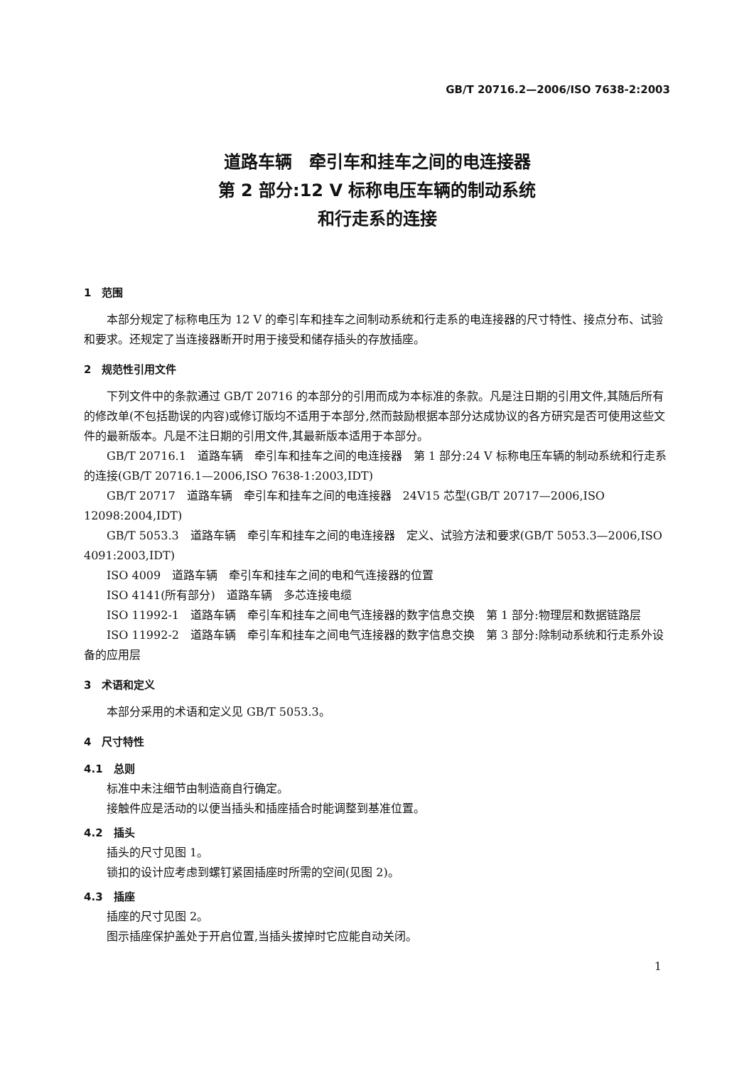GB/T 20716.2—2006/ISO 7638-2:2003
道路车辆　牵引车和挂车之间的电连接器
第 2 部分:12 V 标称电压车辆的制动系统
和行走系的连接
1　范围
本部分规定了标称电压为 12 V 的牵引车和挂车之间制动系统和行走系的电连接器的尺寸特性、接点分布、试验和要求。还规定了当连接器断开时用于接受和储存插头的存放插座。
2　规范性引用文件
下列文件中的条款通过 GB/T 20716 的本部分的引用而成为本标准的条款。凡是注日期的引用文件,其随后所有的修改单(不包括勘误的内容)或修订版均不适用于本部分,然而鼓励根据本部分达成协议的各方研究是否可使用这些文件的最新版本。凡是不注日期的引用文件,其最新版本适用于本部分。
GB/T 20716.1　道路车辆　牵引车和挂车之间的电连接器　第 1 部分:24 V 标称电压车辆的制动系统和行走系的连接(GB/T 20716.1—2006,ISO 7638-1:2003,IDT)
GB/T 20717　道路车辆　牵引车和挂车之间的电连接器　24V15 芯型(GB/T 20717—2006,ISO 12098:2004,IDT)
GB/T 5053.3　道路车辆　牵引车和挂车之间的电连接器　定义、试验方法和要求(GB/T 5053.3—2006,ISO 4091:2003,IDT)
ISO 4009　道路车辆　牵引车和挂车之间的电和气连接器的位置
ISO 4141(所有部分)　道路车辆　多芯连接电缆
ISO 11992-1　道路车辆　牵引车和挂车之间电气连接器的数字信息交换　第 1 部分:物理层和数据链路层
ISO 11992-2　道路车辆　牵引车和挂车之间电气连接器的数字信息交换　第 3 部分:除制动系统和行走系外设备的应用层
3　术语和定义
本部分采用的术语和定义见 GB/T 5053.3。
4　尺寸特性
4.1　总则
标准中未注细节由制造商自行确定。
接触件应是活动的以便当插头和插座插合时能调整到基准位置。
4.2　插头
插头的尺寸见图 1。
锁扣的设计应考虑到螺钉紧固插座时所需的空间(见图 2)。
4.3　插座
插座的尺寸见图 2。
图示插座保护盖处于开启位置,当插头拔掉时它应能自动关闭。
1